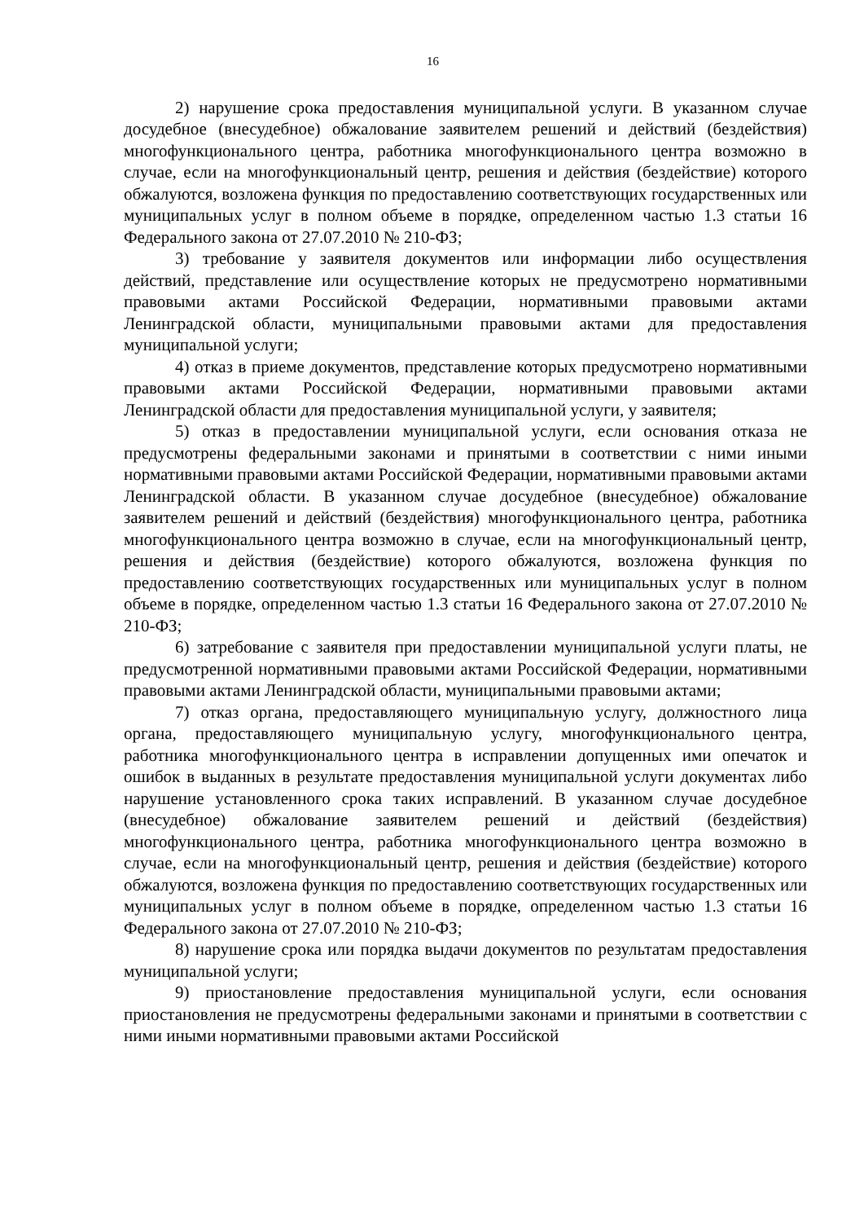16
2) нарушение срока предоставления муниципальной услуги. В указанном случае досудебное (внесудебное) обжалование заявителем решений и действий (бездействия) многофункционального центра, работника многофункционального центра возможно в случае, если на многофункциональный центр, решения и действия (бездействие) которого обжалуются, возложена функция по предоставлению соответствующих государственных или муниципальных услуг в полном объеме в порядке, определенном частью 1.3 статьи 16 Федерального закона от 27.07.2010 № 210-ФЗ;
3) требование у заявителя документов или информации либо осуществления действий, представление или осуществление которых не предусмотрено нормативными правовыми актами Российской Федерации, нормативными правовыми актами Ленинградской области, муниципальными правовыми актами для предоставления муниципальной услуги;
4) отказ в приеме документов, представление которых предусмотрено нормативными правовыми актами Российской Федерации, нормативными правовыми актами Ленинградской области для предоставления муниципальной услуги, у заявителя;
5) отказ в предоставлении муниципальной услуги, если основания отказа не предусмотрены федеральными законами и принятыми в соответствии с ними иными нормативными правовыми актами Российской Федерации, нормативными правовыми актами Ленинградской области. В указанном случае досудебное (внесудебное) обжалование заявителем решений и действий (бездействия) многофункционального центра, работника многофункционального центра возможно в случае, если на многофункциональный центр, решения и действия (бездействие) которого обжалуются, возложена функция по предоставлению соответствующих государственных или муниципальных услуг в полном объеме в порядке, определенном частью 1.3 статьи 16 Федерального закона от 27.07.2010 № 210-ФЗ;
6) затребование с заявителя при предоставлении муниципальной услуги платы, не предусмотренной нормативными правовыми актами Российской Федерации, нормативными правовыми актами Ленинградской области, муниципальными правовыми актами;
7) отказ органа, предоставляющего муниципальную услугу, должностного лица органа, предоставляющего муниципальную услугу, многофункционального центра, работника многофункционального центра в исправлении допущенных ими опечаток и ошибок в выданных в результате предоставления муниципальной услуги документах либо нарушение установленного срока таких исправлений. В указанном случае досудебное (внесудебное) обжалование заявителем решений и действий (бездействия) многофункционального центра, работника многофункционального центра возможно в случае, если на многофункциональный центр, решения и действия (бездействие) которого обжалуются, возложена функция по предоставлению соответствующих государственных или муниципальных услуг в полном объеме в порядке, определенном частью 1.3 статьи 16 Федерального закона от 27.07.2010 № 210-ФЗ;
8) нарушение срока или порядка выдачи документов по результатам предоставления муниципальной услуги;
9) приостановление предоставления муниципальной услуги, если основания приостановления не предусмотрены федеральными законами и принятыми в соответствии с ними иными нормативными правовыми актами Российской